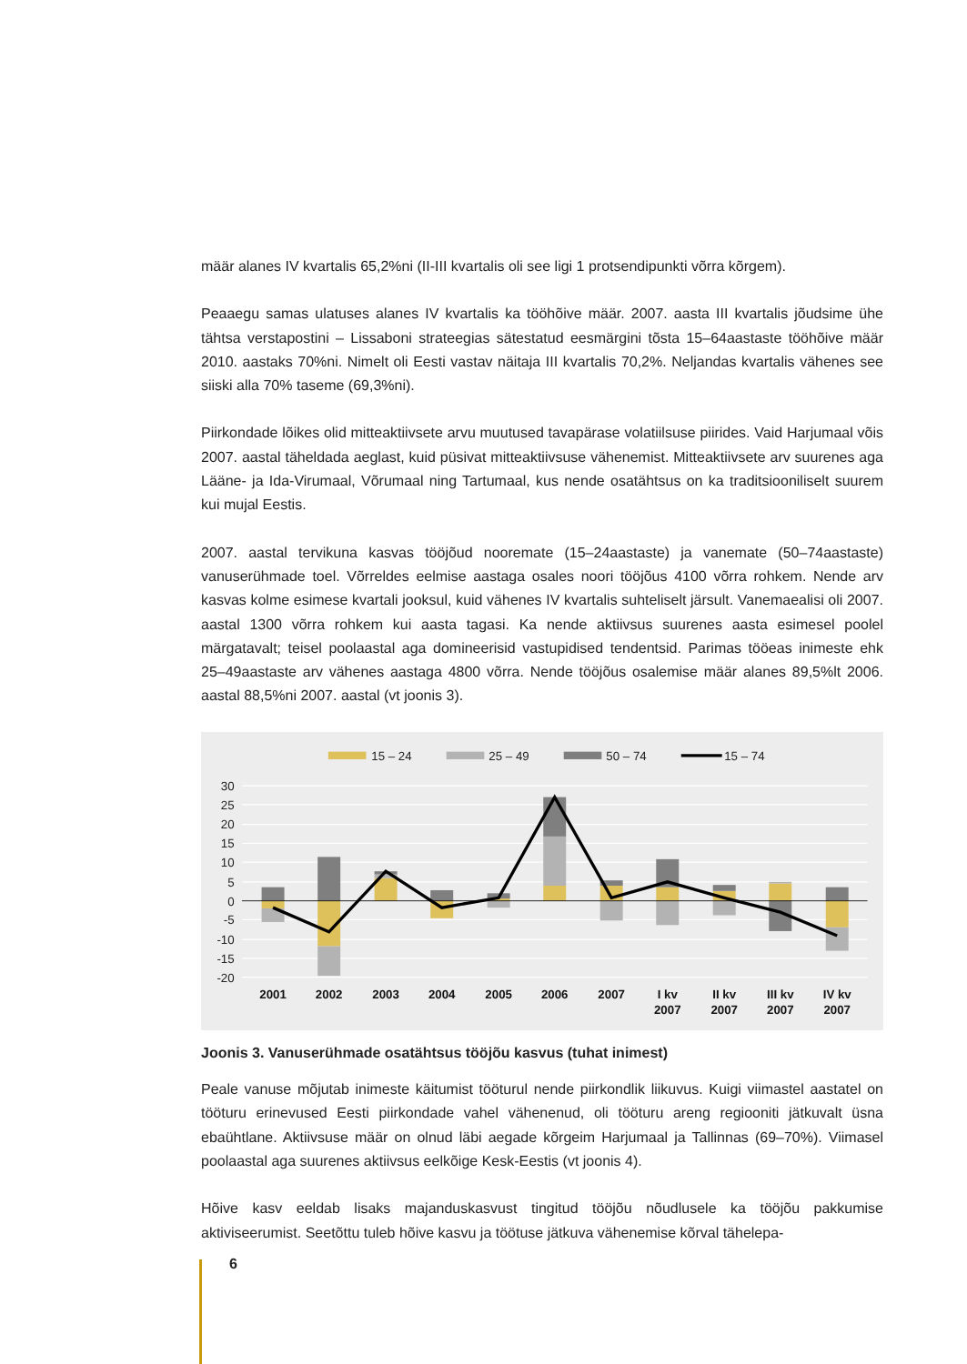määr alanes IV kvartalis 65,2%ni (II-III kvartalis oli see ligi 1 protsendipunkti võrra kõrgem).
Peaaegu samas ulatuses alanes IV kvartalis ka tööhõive määr. 2007. aasta III kvartalis jõudsime ühe tähtsa verstapostini – Lissaboni strateegias sätestatud eesmärgini tõsta 15–64aastaste tööhõive määr 2010. aastaks 70%ni. Nimelt oli Eesti vastav näitaja III kvartalis 70,2%. Neljandas kvartalis vähenes see siiski alla 70% taseme (69,3%ni).
Piirkondade lõikes olid mitteaktiivsete arvu muutused tavapärase volatiilsuse piirides. Vaid Harjumaal võis 2007. aastal täheldada aeglast, kuid püsivat mitteaktiivsuse vähenemist. Mitteaktiivsete arv suurenes aga Lääne- ja Ida-Virumaal, Võrumaal ning Tartumaal, kus nende osatähtsus on ka traditsiooniliselt suurem kui mujal Eestis.
2007. aastal tervikuna kasvas tööjõud nooremate (15–24aastaste) ja vanemate (50–74aastaste) vanuserühmade toel. Võrreldes eelmise aastaga osales noori tööjõus 4100 võrra rohkem. Nende arv kasvas kolme esimese kvartali jooksul, kuid vähenes IV kvartalis suhteliselt järsult. Vanemaealisi oli 2007. aastal 1300 võrra rohkem kui aasta tagasi. Ka nende aktiivsus suurenes aasta esimesel poolel märgatavalt; teisel poolaastal aga domineerisid vastupidised tendentsid. Parimas tööeas inimeste ehk 25–49aastaste arv vähenes aastaga 4800 võrra. Nende tööjõus osalemise määr alanes 89,5%lt 2006. aastal 88,5%ni 2007. aastal (vt joonis 3).
30
25
20
15
10
5
0
-5
-10
-15
-20
2001
2002
2003
2004
2005
2006
2007
I kv
2007
II kv
2007
III kv
2007
IV kv
2007
15 – 24
25 – 49
50 – 74
15 – 74
Joonis 3. Vanuserühmade osatähtsus tööjõu kasvus (tuhat inimest)
Peale vanuse mõjutab inimeste käitumist tööturul nende piirkondlik liikuvus. Kuigi viimastel aastatel on tööturu erinevused Eesti piirkondade vahel vähenenud, oli tööturu areng regiooniti jätkuvalt üsna ebaühtlane. Aktiivsuse määr on olnud läbi aegade kõrgeim Harjumaal ja Tallinnas (69–70%). Viimasel poolaastal aga suurenes aktiivsus eelkõige Kesk-Eestis (vt joonis 4).
Hõive kasv eeldab lisaks majanduskasvust tingitud tööjõu nõudlusele ka tööjõu pakkumise aktiviseerumist. Seetõttu tuleb hõive kasvu ja töötuse jätkuva vähenemise kõrval tähelepa-
6